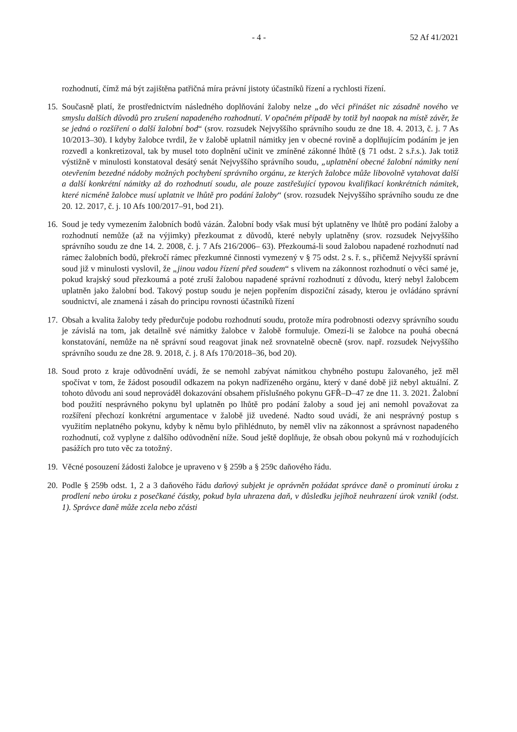- 4 - 52 Af 41/2021
rozhodnutí, čímž má být zajištěna patřičná míra právní jistoty účastníků řízení a rychlosti řízení.
15. Současně platí, že prostřednictvím následného doplňování žaloby nelze „do věci přinášet nic zásadně nového ve smyslu dalších důvodů pro zrušení napadeného rozhodnutí. V opačném případě by totiž byl naopak na místě závěr, že se jedná o rozšíření o další žalobní bod“ (srov. rozsudek Nejvyššího správního soudu ze dne 18. 4. 2013, č. j. 7 As 10/2013–30). I kdyby žalobce tvrdil, že v žalobě uplatnil námitky jen v obecné rovině a doplňujícím podáním je jen rozvedl a konkretizoval, tak by musel toto doplnění učinit ve zmíněné zákonné lhůtě (§ 71 odst. 2 s.ř.s.). Jak totiž výstižně v minulosti konstatoval desátý senát Nejvyššího správního soudu, „uplatnění obecné žalobní námitky není otevřením bezedné nádoby možných pochybení správního orgánu, ze kterých žalobce může libovolně vytahovat další a další konkrétní námitky až do rozhodnutí soudu, ale pouze zastřešující typovou kvalifikací konkrétních námitek, které nicméně žalobce musí uplatnit ve lhůtě pro podání žaloby“ (srov. rozsudek Nejvyššího správního soudu ze dne 20. 12. 2017, č. j. 10 Afs 100/2017–91, bod 21).
16. Soud je tedy vymezením žalobních bodů vázán. Žalobní body však musí být uplatněny ve lhůtě pro podání žaloby a rozhodnutí nemůže (až na výjimky) přezkoumat z důvodů, které nebyly uplatněny (srov. rozsudek Nejvyššího správního soudu ze dne 14. 2. 2008, č. j. 7 Afs 216/2006– 63). Přezkoumá-li soud žalobou napadené rozhodnutí nad rámec žalobních bodů, překročí rámec přezkumné činnosti vymezený v § 75 odst. 2 s. ř. s., přičemž Nejvyšší správní soud již v minulosti vyslovil, že „jinou vadou řízení před soudem“ s vlivem na zákonnost rozhodnutí o věci samé je, pokud krajský soud přezkoumá a poté zruší žalobou napadené správní rozhodnutí z důvodu, který nebyl žalobcem uplatněn jako žalobní bod. Takový postup soudu je nejen popřením dispoziční zásady, kterou je ovládáno správní soudnictví, ale znamená i zásah do principu rovnosti účastníků řízení
17. Obsah a kvalita žaloby tedy předurčuje podobu rozhodnutí soudu, protože míra podrobnosti odezvy správního soudu je závislá na tom, jak detailně své námitky žalobce v žalobě formuluje. Omezí-li se žalobce na pouhá obecná konstatování, nemůže na ně správní soud reagovat jinak než srovnatelně obecně (srov. např. rozsudek Nejvyššího správního soudu ze dne 28. 9. 2018, č. j. 8 Afs 170/2018–36, bod 20).
18. Soud proto z kraje odůvodnění uvádí, že se nemohl zabývat námitkou chybného postupu žalovaného, jež měl spočívat v tom, že žádost posoudil odkazem na pokyn nadřízeného orgánu, který v dané době již nebyl aktuální. Z tohoto důvodu ani soud neprováděl dokazování obsahem příslušného pokynu GFŘ–D–47 ze dne 11. 3. 2021. Žalobní bod použití nesprávného pokynu byl uplatněn po lhůtě pro podání žaloby a soud jej ani nemohl považovat za rozšíření přechozí konkrétní argumentace v žalobě již uvedené. Nadto soud uvádí, že ani nesprávný postup s využitím neplatného pokynu, kdyby k němu bylo přihlédnuto, by neměl vliv na zákonnost a správnost napadeného rozhodnutí, což vyplyne z dalšího odůvodnění níže. Soud ještě doplňuje, že obsah obou pokynů má v rozhodujících pasážích pro tuto věc za totožný.
19. Věcné posouzení žádosti žalobce je upraveno v § 259b a § 259c daňového řádu.
20. Podle § 259b odst. 1, 2 a 3 daňového řádu daňový subjekt je oprávněn požádat správce daně o prominutí úroku z prodlení nebo úroku z posečkané částky, pokud byla uhrazena daň, v důsledku jejíhož neuhrazení úrok vznikl (odst. 1). Správce daně může zcela nebo zčásti